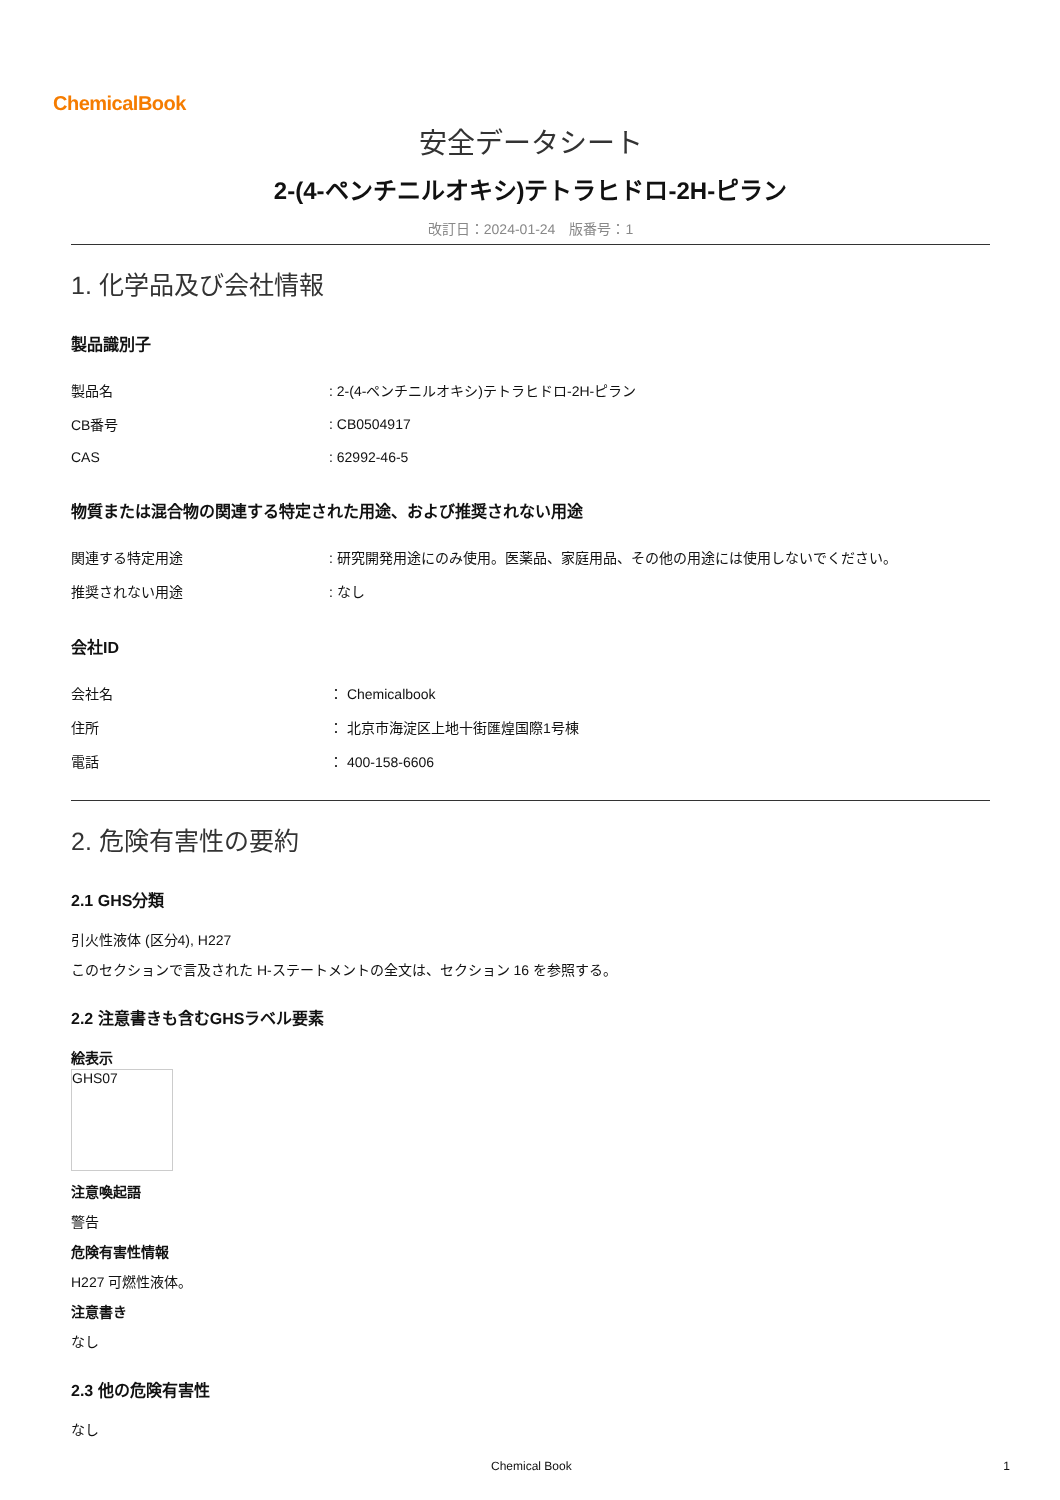ChemicalBook
安全データシート
2-(4-ペンチニルオキシ)テトラヒドロ-2H-ピラン
改訂日：2024-01-24　版番号：1
1. 化学品及び会社情報
製品識別子
| 製品名 | : 2-(4-ペンチニルオキシ)テトラヒドロ-2H-ピラン |
| CB番号 | : CB0504917 |
| CAS | : 62992-46-5 |
物質または混合物の関連する特定された用途、および推奨されない用途
| 関連する特定用途 | : 研究開発用途にのみ使用。医薬品、家庭用品、その他の用途には使用しないでください。 |
| 推奨されない用途 | : なし |
会社ID
| 会社名 | ： Chemicalbook |
| 住所 | ： 北京市海淀区上地十街匯煌国際1号棟 |
| 電話 | ： 400-158-6606 |
2. 危険有害性の要約
2.1 GHS分類
引火性液体 (区分4), H227
このセクションで言及された H-ステートメントの全文は、セクション 16 を参照する。
2.2 注意書きも含むGHSラベル要素
絵表示
GHS07
注意喚起語
警告
危険有害性情報
H227 可燃性液体。
注意書き
なし
2.3 他の危険有害性
なし
Chemical Book 1